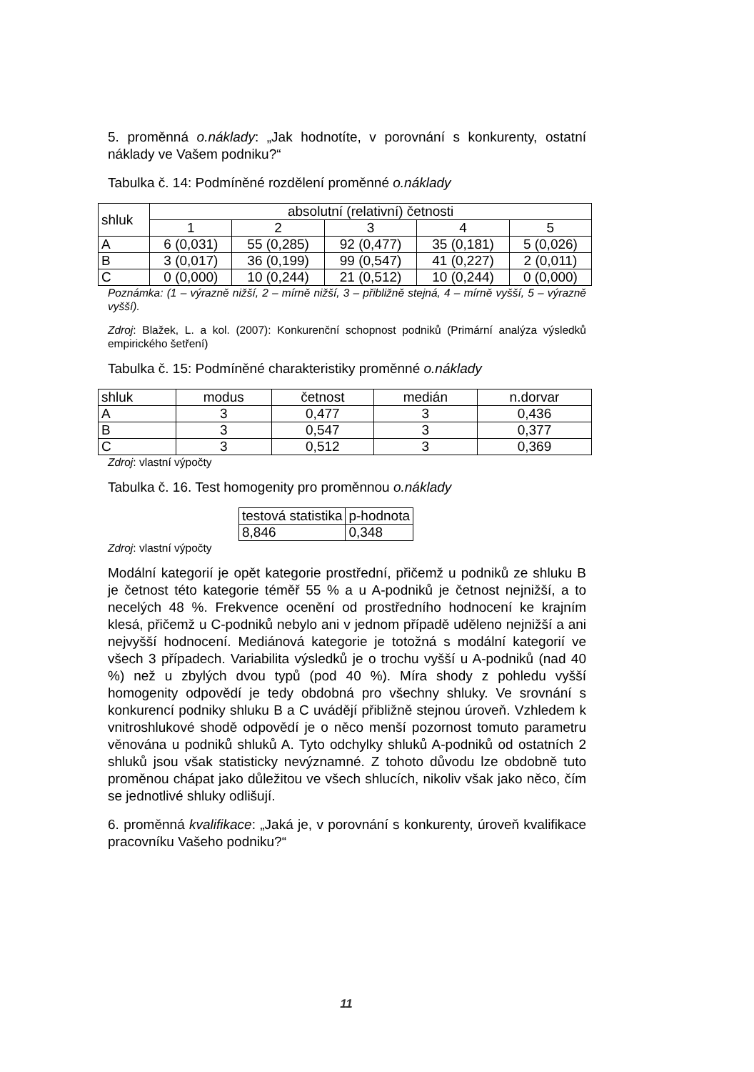5. proměnná o.náklady: „Jak hodnotíte, v porovnání s konkurenty, ostatní náklady ve Vašem podniku?“
Tabulka č. 14: Podmíněné rozdělení proměnné o.náklady
| shluk | absolutní (relativní) četnosti | | | | |
| --- | --- | --- | --- | --- | --- |
| | 1 | 2 | 3 | 4 | 5 |
| A | 6 (0,031) | 55 (0,285) | 92 (0,477) | 35 (0,181) | 5 (0,026) |
| B | 3 (0,017) | 36 (0,199) | 99 (0,547) | 41 (0,227) | 2 (0,011) |
| C | 0 (0,000) | 10 (0,244) | 21 (0,512) | 10 (0,244) | 0 (0,000) |
Poznámka: (1 – výrazně nižší, 2 – mírně nižší, 3 – přibližně stejná, 4 – mírně vyšší, 5 – výrazně vyšší).
Zdroj: Blažek, L. a kol. (2007): Konkurenční schopnost podniků (Primární analýza výsledků empirického šetření)
Tabulka č. 15: Podmíněné charakteristiky proměnné o.náklady
| shluk | modus | četnost | medián | n.dorvar |
| --- | --- | --- | --- | --- |
| A | 3 | 0,477 | 3 | 0,436 |
| B | 3 | 0,547 | 3 | 0,377 |
| C | 3 | 0,512 | 3 | 0,369 |
Zdroj: vlastní výpočty
Tabulka č. 16. Test homogenity pro proměnnou o.náklady
| testová statistika | p-hodnota |
| 8,846 | 0,348 |
Zdroj: vlastní výpočty
Modální kategorií je opět kategorie prostřední, přičemž u podniků ze shluku B je četnost této kategorie téměř 55 % a u A-podniků je četnost nejnižší, a to necelých 48 %. Frekvence ocenění od prostředního hodnocení ke krajním klesá, přičemž u C-podniků nebylo ani v jednom případě uděleno nejnižší a ani nejvyšší hodnocení. Mediánová kategorie je totožná s modální kategorií ve všech 3 případech. Variabilita výsledků je o trochu vyšší u A-podniků (nad 40 %) než u zbylých dvou typů (pod 40 %). Míra shody z pohledu vyšší homogenity odpovědí je tedy obdobná pro všechny shluky. Ve srovnání s konkurencí podniky shluku B a C uvádějí přibližně stejnou úroveň. Vzhledem k vnitroshlukové shodě odpovědí je o něco menší pozornost tomuto parametru věnována u podniků shluků A. Tyto odchylky shluků A-podniků od ostatních 2 shluků jsou však statisticky nevýznamné. Z tohoto důvodu lze obdobně tuto proměnou chápat jako důležitou ve všech shlucích, nikoliv však jako něco, čím se jednotlivé shluky odlišují.
6. proměnná kvalifikace: „Jaká je, v porovnání s konkurenty, úroveň kvalifikace pracovníku Vašeho podniku?“
11